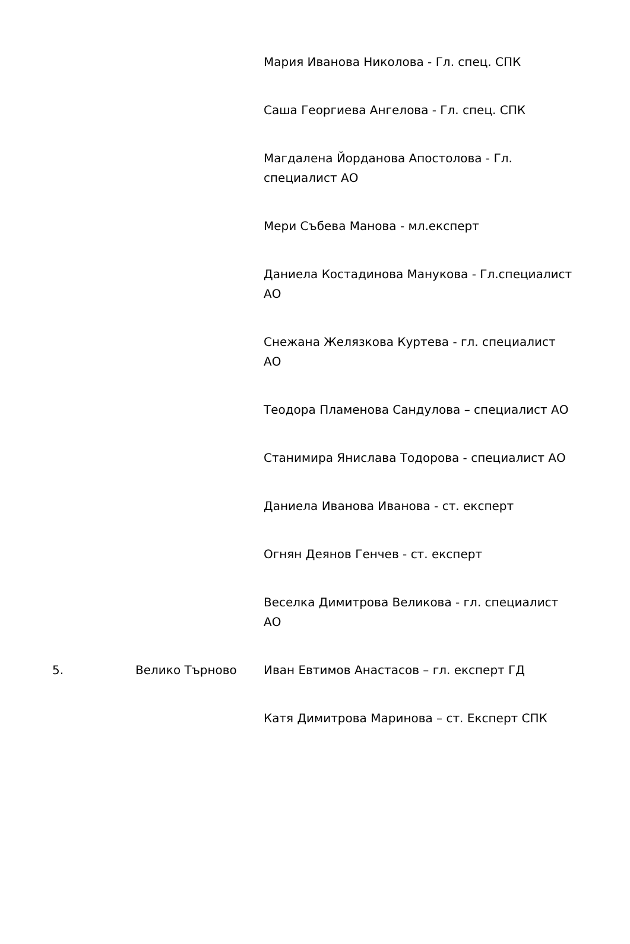| | | Мария Иванова Николова - Гл. спец. СПК |
| | | Саша Георгиева Ангелова - Гл. спец. СПК |
| | | Магдалена Йорданова Апостолова - Гл. специалист АО |
| | | Мери Събева Манова - мл.експерт |
| | | Даниела Костадинова Манукова - Гл.специалист АО |
| | | Снежана Желязкова Куртева - гл. специалист АО |
| | | Теодора Пламенова Сандулова – специалист АО |
| | | Станимира Янислава Тодорова - специалист АО |
| | | Даниела Иванова Иванова - ст. експерт |
| | | Огнян Деянов Генчев - ст. експерт |
| | | Веселка Димитрова Великова - гл. специалист АО |
| 5. | Велико Търново | Иван Евтимов Анастасов – гл. експерт ГД |
| | | Катя Димитрова Маринова – ст. Експерт СПК |